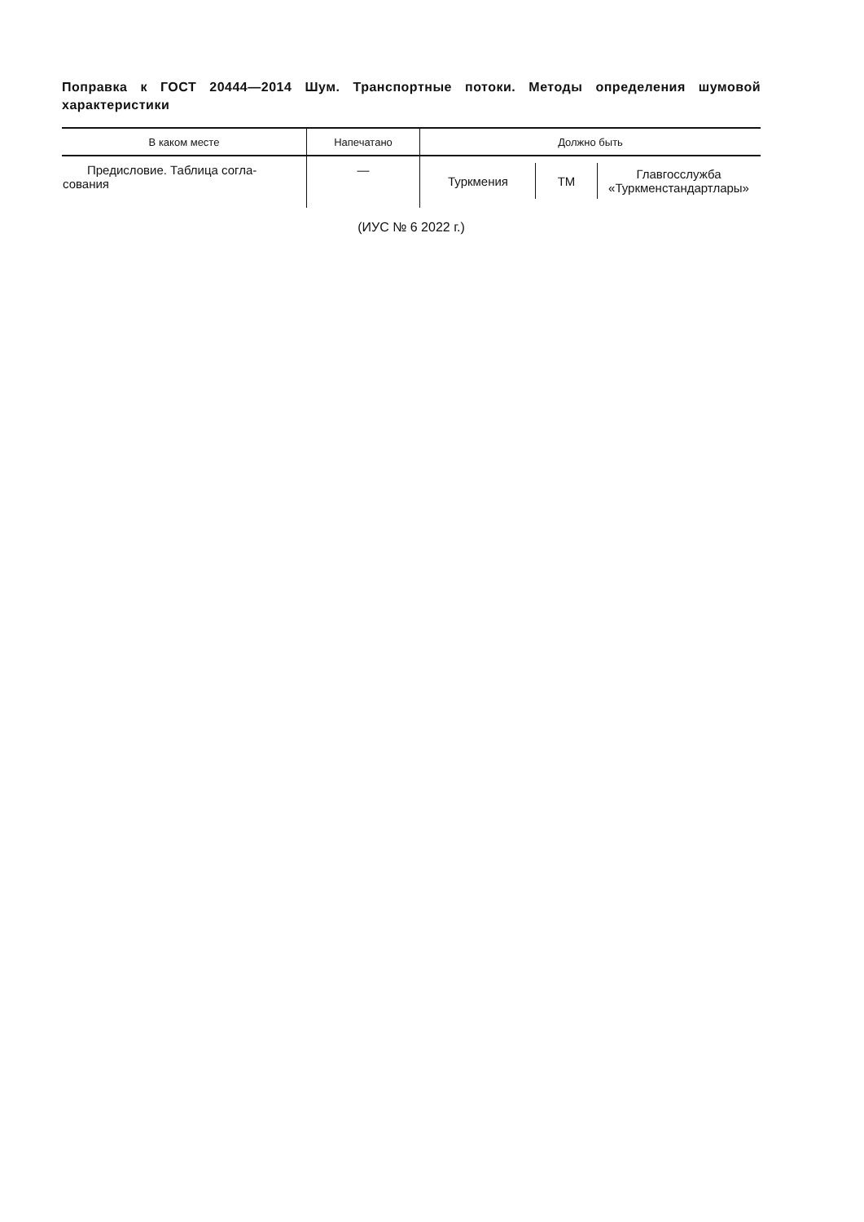Поправка к ГОСТ 20444—2014 Шум. Транспортные потоки. Методы определения шумовой характеристики
| В каком месте | Напечатано | Должно быть |
| --- | --- | --- |
| Предисловие. Таблица согла- сования | — | / Туркмения / TM / Главгосслужба «Туркменстандартлары» / |
(ИУС № 6 2022 г.)